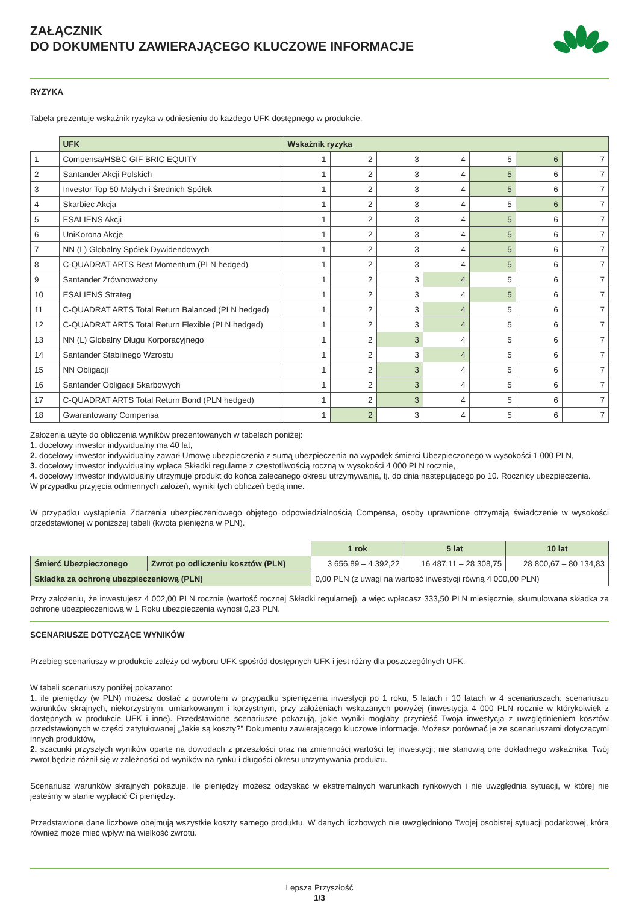ZAŁĄCZNIK
DO DOKUMENTU ZAWIERAJĄCEGO KLUCZOWE INFORMACJE
RYZYKA
Tabela prezentuje wskaźnik ryzyka w odniesieniu do każdego UFK dostępnego w produkcie.
| | UFK | Wskaźnik ryzyka | | | | | | |
| --- | --- | --- | --- | --- | --- | --- | --- | --- |
| 1 | Compensa/HSBC GIF BRIC EQUITY | 1 | 2 | 3 | 4 | 5 | 6 | 7 |
| 2 | Santander Akcji Polskich | 1 | 2 | 3 | 4 | 5 | 6 | 7 |
| 3 | Investor Top 50 Małych i Średnich Spółek | 1 | 2 | 3 | 4 | 5 | 6 | 7 |
| 4 | Skarbiec Akcja | 1 | 2 | 3 | 4 | 5 | 6 | 7 |
| 5 | ESALIENS Akcji | 1 | 2 | 3 | 4 | 5 | 6 | 7 |
| 6 | UniKorona Akcje | 1 | 2 | 3 | 4 | 5 | 6 | 7 |
| 7 | NN (L) Globalny Spółek Dywidendowych | 1 | 2 | 3 | 4 | 5 | 6 | 7 |
| 8 | C-QUADRAT ARTS Best Momentum (PLN hedged) | 1 | 2 | 3 | 4 | 5 | 6 | 7 |
| 9 | Santander Zrównoważony | 1 | 2 | 3 | 4 | 5 | 6 | 7 |
| 10 | ESALIENS Strateg | 1 | 2 | 3 | 4 | 5 | 6 | 7 |
| 11 | C-QUADRAT ARTS Total Return Balanced (PLN hedged) | 1 | 2 | 3 | 4 | 5 | 6 | 7 |
| 12 | C-QUADRAT ARTS Total Return Flexible (PLN hedged) | 1 | 2 | 3 | 4 | 5 | 6 | 7 |
| 13 | NN (L) Globalny Długu Korporacyjnego | 1 | 2 | 3 | 4 | 5 | 6 | 7 |
| 14 | Santander Stabilnego Wzrostu | 1 | 2 | 3 | 4 | 5 | 6 | 7 |
| 15 | NN Obligacji | 1 | 2 | 3 | 4 | 5 | 6 | 7 |
| 16 | Santander Obligacji Skarbowych | 1 | 2 | 3 | 4 | 5 | 6 | 7 |
| 17 | C-QUADRAT ARTS Total Return Bond (PLN hedged) | 1 | 2 | 3 | 4 | 5 | 6 | 7 |
| 18 | Gwarantowany Compensa | 1 | 2 | 3 | 4 | 5 | 6 | 7 |
Założenia użyte do obliczenia wyników prezentowanych w tabelach poniżej:
1. docelowy inwestor indywidualny ma 40 lat,
2. docelowy inwestor indywidualny zawarł Umowę ubezpieczenia z sumą ubezpieczenia na wypadek śmierci Ubezpieczonego w wysokości 1 000 PLN,
3. docelowy inwestor indywidualny wpłaca Składki regularne z częstotliwością roczną w wysokości 4 000 PLN rocznie,
4. docelowy inwestor indywidualny utrzymuje produkt do końca zalecanego okresu utrzymywania, tj. do dnia następującego po 10. Rocznicy ubezpieczenia.
W przypadku przyjęcia odmiennych założeń, wyniki tych obliczeń będą inne.
W przypadku wystąpienia Zdarzenia ubezpieczeniowego objętego odpowiedzialnością Compensa, osoby uprawnione otrzymają świadczenie w wysokości przedstawionej w poniższej tabeli (kwota pieniężna w PLN).
| | | 1 rok | 5 lat | 10 lat |
| Śmierć Ubezpieczonego | Zwrot po odliczeniu kosztów (PLN) | 3 656,89 – 4 392,22 | 16 487,11 – 28 308,75 | 28 800,67 – 80 134,83 |
| Składka za ochronę ubezpieczeniową (PLN) | | 0,00 PLN (z uwagi na wartość inwestycji równą 4 000,00 PLN) | | |
Przy założeniu, że inwestujesz 4 002,00 PLN rocznie (wartość rocznej Składki regularnej), a więc wpłacasz 333,50 PLN miesięcznie, skumulowana składka za ochronę ubezpieczeniową w 1 Roku ubezpieczenia wynosi 0,23 PLN.
SCENARIUSZE DOTYCZĄCE WYNIKÓW
Przebieg scenariuszy w produkcie zależy od wyboru UFK spośród dostępnych UFK i jest różny dla poszczególnych UFK.
W tabeli scenariuszy poniżej pokazano:
1. ile pieniędzy (w PLN) możesz dostać z powrotem w przypadku spieniężenia inwestycji po 1 roku, 5 latach i 10 latach w 4 scenariuszach: scenariuszu warunków skrajnych, niekorzystnym, umiarkowanym i korzystnym, przy założeniach wskazanych powyżej (inwestycja 4 000 PLN rocznie w którykolwiek z dostępnych w produkcie UFK i inne). Przedstawione scenariusze pokazują, jakie wyniki mogłaby przynieść Twoja inwestycja z uwzględnieniem kosztów przedstawionych w części zatytułowanej „Jakie są koszty?” Dokumentu zawierającego kluczowe informacje. Możesz porównać je ze scenariuszami dotyczącymi innych produktów,
2. szacunki przyszłych wyników oparte na dowodach z przeszłości oraz na zmienności wartości tej inwestycji; nie stanowią one dokładnego wskaźnika. Twój zwrot będzie różnił się w zależności od wyników na rynku i długości okresu utrzymywania produktu.
Scenariusz warunków skrajnych pokazuje, ile pieniędzy możesz odzyskać w ekstremalnych warunkach rynkowych i nie uwzględnia sytuacji, w której nie jesteśmy w stanie wypłacić Ci pieniędzy.
Przedstawione dane liczbowe obejmują wszystkie koszty samego produktu. W danych liczbowych nie uwzględniono Twojej osobistej sytuacji podatkowej, która również może mieć wpływ na wielkość zwrotu.
Lepsza Przyszłość
1/3